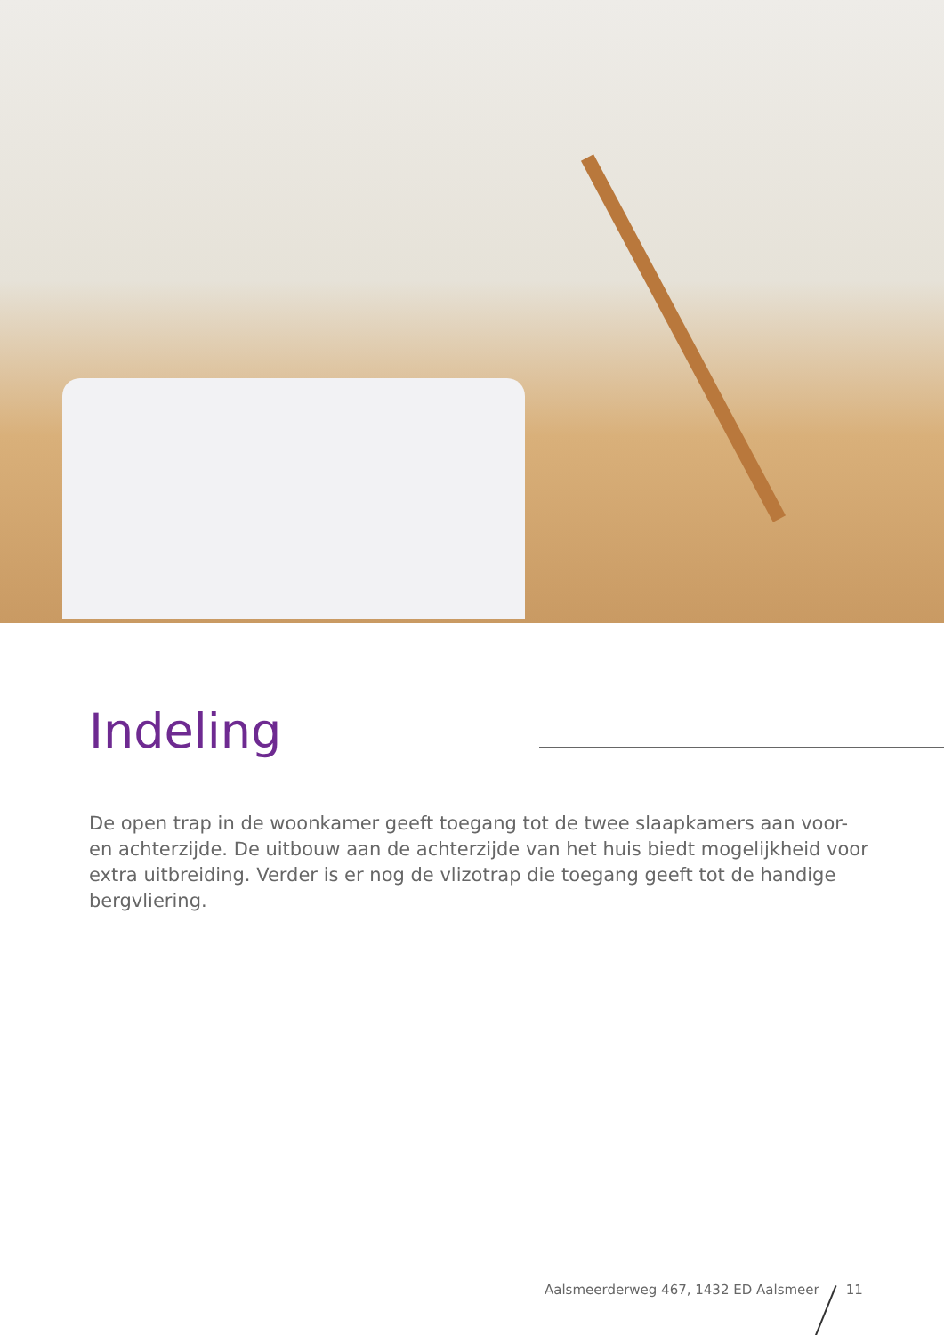Indeling
De open trap in de woonkamer geeft toegang tot de twee slaapkamers aan voor- en achterzijde. De uitbouw aan de achterzijde van het huis biedt mogelijkheid voor extra uitbreiding. Verder is er nog de vlizotrap die toegang geeft tot de handige bergvliering.
Aalsmeerderweg 467, 1432 ED Aalsmeer 11